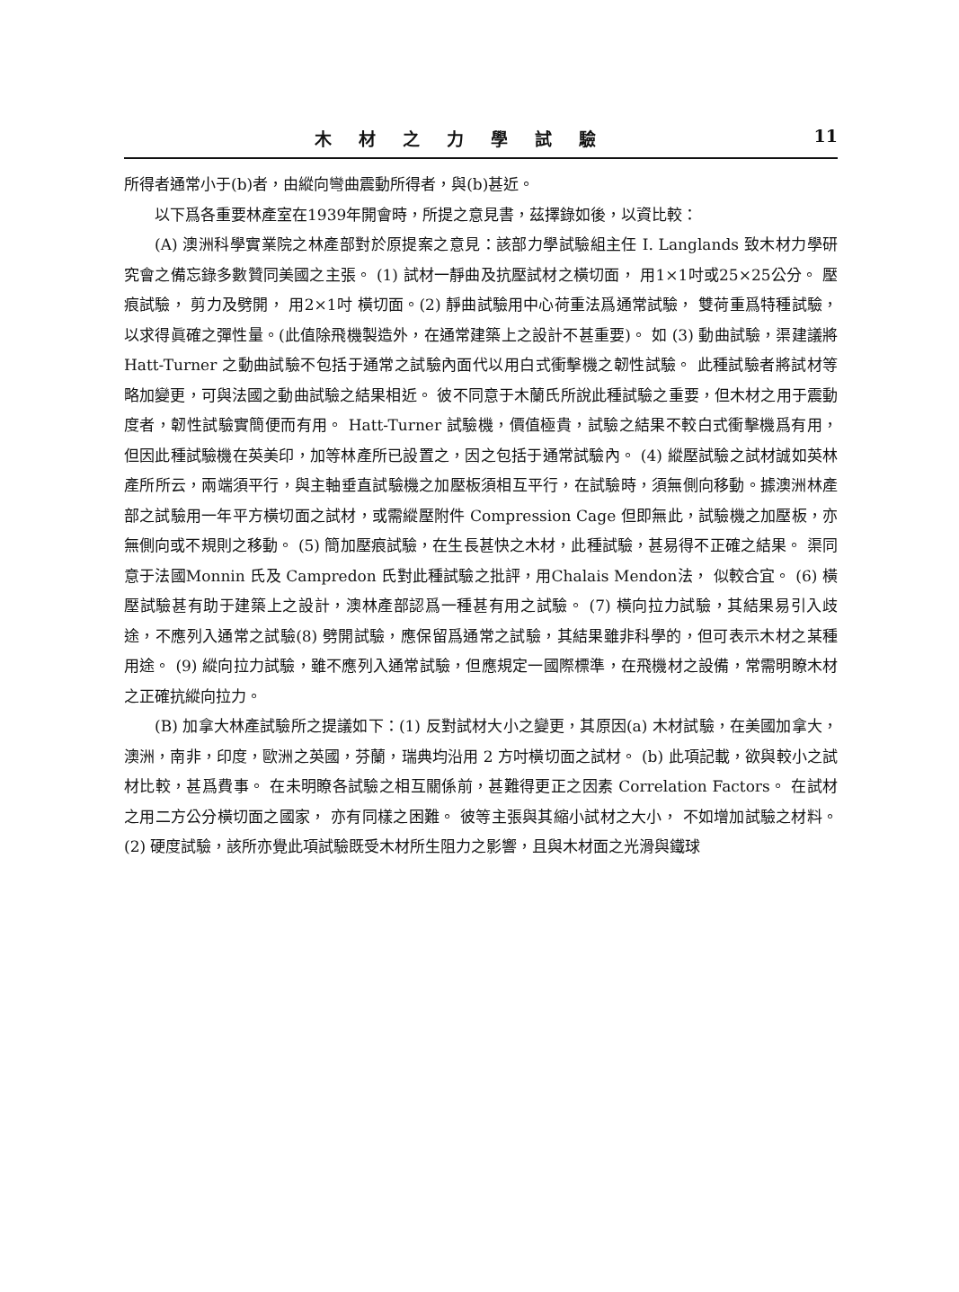木材之力學試驗 11
所得者通常小于(b)者，由縱向彎曲震動所得者，與(b)甚近。
以下爲各重要林產室在1939年開會時，所提之意見書，茲擇錄如後，以資比較：
(A) 澳洲科學實業院之林產部對於原提案之意見：該部力學試驗組主任 I. Langlands 致木材力學研究會之備忘錄多數贊同美國之主張。 (1) 試材一靜曲及抗壓試材之橫切面， 用1×1吋或25×25公分。 壓痕試驗， 剪力及劈開， 用2×1吋 橫切面。(2) 靜曲試驗用中心荷重法爲通常試驗， 雙荷重爲特種試驗，以求得眞確之彈性量。(此值除飛機製造外，在通常建築上之設計不甚重要)。 如 (3) 動曲試驗，渠建議將 Hatt-Turner 之動曲試驗不包括于通常之試驗內面代以用白式衝擊機之韌性試驗。 此種試驗者將試材等略加變更，可與法國之動曲試驗之結果相近。 彼不同意于木蘭氏所說此種試驗之重要，但木材之用于震動度者，韌性試驗實簡便而有用。 Hatt-Turner 試驗機，價值極貴，試驗之結果不較白式衝擊機爲有用，但因此種試驗機在英美印，加等林產所已設置之，因之包括于通常試驗內。 (4) 縱壓試驗之試材誠如英林產所所云，兩端須平行，與主軸垂直試驗機之加壓板須相互平行，在試驗時，須無側向移動。據澳洲林產部之試驗用一年平方橫切面之試材，或需縱壓附件 Compression Cage 但即無此，試驗機之加壓板，亦無側向或不規則之移動。 (5) 簡加壓痕試驗，在生長甚快之木材，此種試驗，甚易得不正確之結果。 渠同意于法國Monnin 氏及 Campredon 氏對此種試驗之批評，用Chalais Mendon法， 似較合宜。 (6) 橫壓試驗甚有助于建築上之設計，澳林產部認爲一種甚有用之試驗。 (7) 橫向拉力試驗，其結果易引入歧途，不應列入通常之試驗(8) 劈開試驗，應保留爲通常之試驗，其結果雖非科學的，但可表示木材之某種用途。 (9) 縱向拉力試驗，雖不應列入通常試驗，但應規定一國際標準，在飛機材之設備，常需明瞭木材之正確抗縱向拉力。
(B) 加拿大林產試驗所之提議如下：(1) 反對試材大小之變更，其原因(a) 木材試驗，在美國加拿大，澳洲，南非，印度，歐洲之英國，芬蘭，瑞典均沿用 2 方吋橫切面之試材。 (b) 此項記載，欲與較小之試材比較，甚爲費事。 在未明瞭各試驗之相互關係前，甚難得更正之因素 Correlation Factors。 在試材之用二方公分橫切面之國家， 亦有同樣之困難。 彼等主張與其縮小試材之大小， 不如增加試驗之材料。(2) 硬度試驗，該所亦覺此項試驗既受木材所生阻力之影響，且與木材面之光滑與鐵球